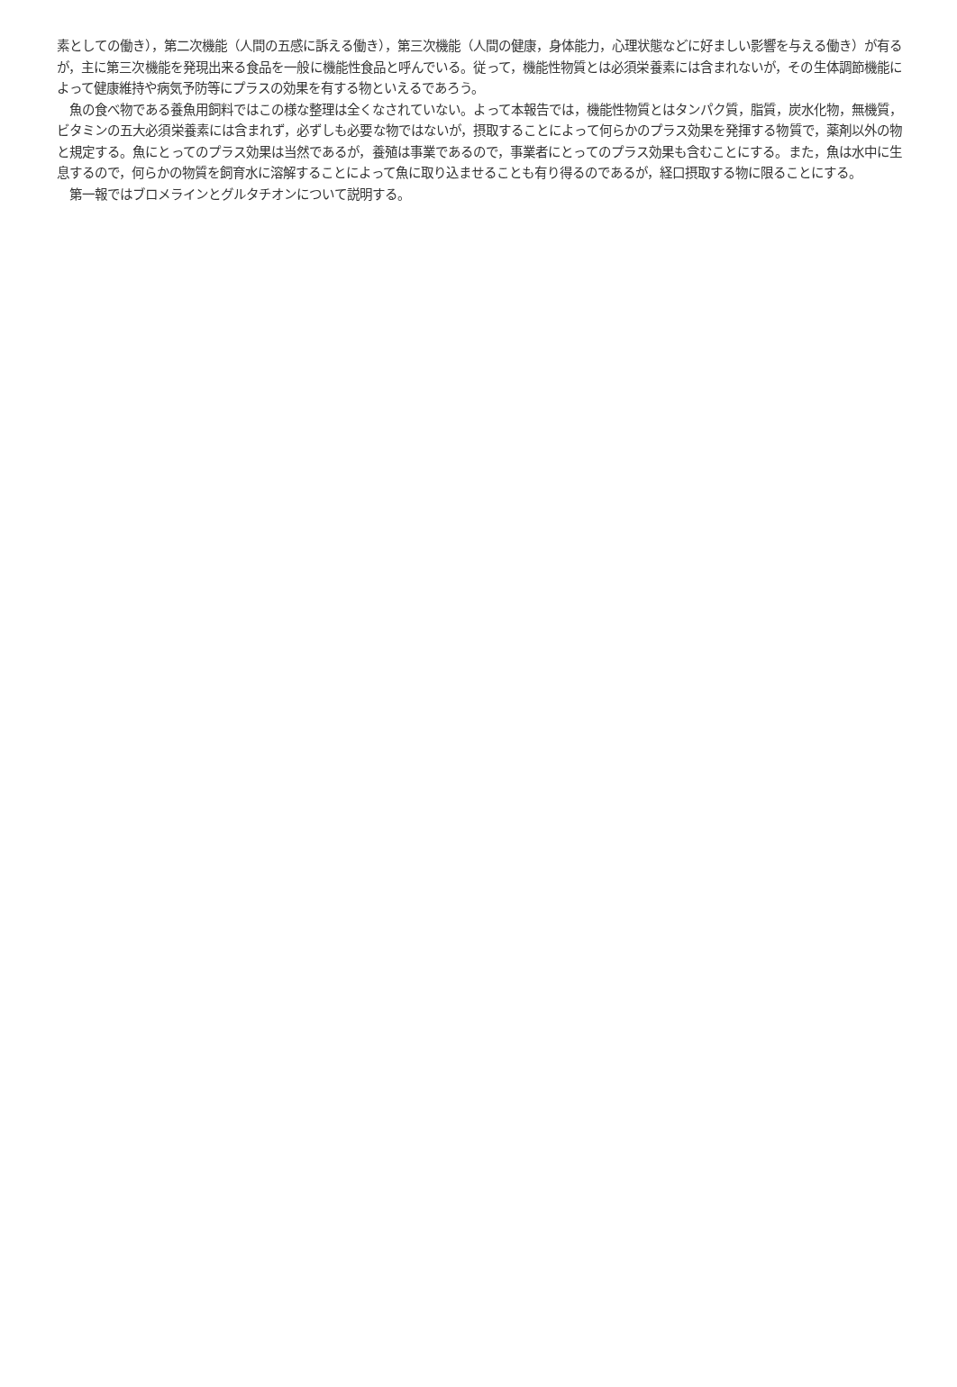素としての働き），第二次機能（人間の五感に訴える働き），第三次機能（人間の健康，身体能力，心理状態などに好ましい影響を与える働き）が有るが，主に第三次機能を発現出来る食品を一般に機能性食品と呼んでいる。従って，機能性物質とは必須栄養素には含まれないが，その生体調節機能によって健康維持や病気予防等にプラスの効果を有する物といえるであろう。
　魚の食べ物である養魚用飼料ではこの様な整理は全くなされていない。よって本報告では，機能性物質とはタンパク質，脂質，炭水化物，無機質，ビタミンの五大必須栄養素には含まれず，必ずしも必要な物ではないが，摂取することによって何らかのプラス効果を発揮する物質で，薬剤以外の物と規定する。魚にとってのプラス効果は当然であるが，養殖は事業であるので，事業者にとってのプラス効果も含むことにする。また，魚は水中に生息するので，何らかの物質を飼育水に溶解することによって魚に取り込ませることも有り得るのであるが，経口摂取する物に限ることにする。
　第一報ではブロメラインとグルタチオンについて説明する。